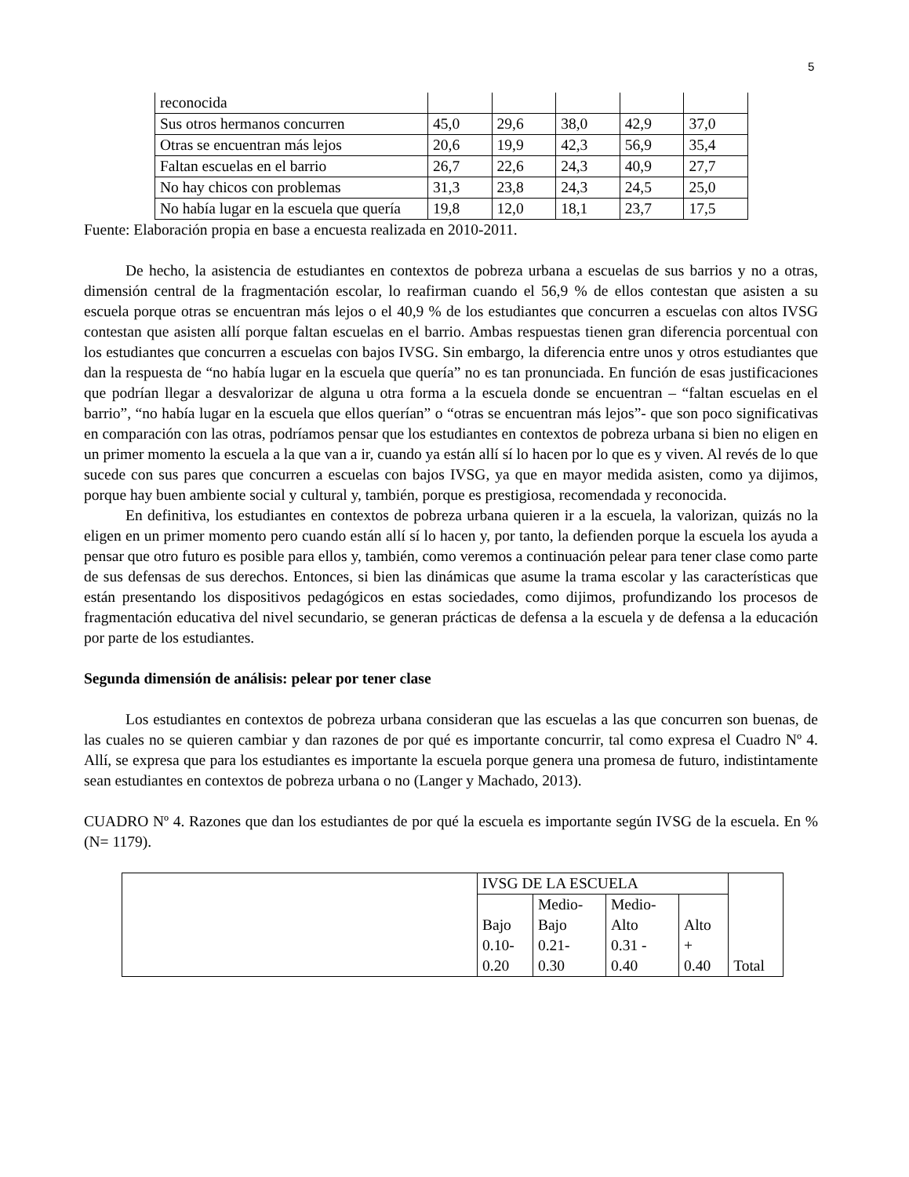5
| reconocida | | | | | |
| Sus otros hermanos concurren | 45,0 | 29,6 | 38,0 | 42,9 | 37,0 |
| Otras se encuentran más lejos | 20,6 | 19,9 | 42,3 | 56,9 | 35,4 |
| Faltan escuelas en el barrio | 26,7 | 22,6 | 24,3 | 40,9 | 27,7 |
| No hay chicos con problemas | 31,3 | 23,8 | 24,3 | 24,5 | 25,0 |
| No había lugar en la escuela que quería | 19,8 | 12,0 | 18,1 | 23,7 | 17,5 |
Fuente: Elaboración propia en base a encuesta realizada en 2010-2011.
De hecho, la asistencia de estudiantes en contextos de pobreza urbana a escuelas de sus barrios y no a otras, dimensión central de la fragmentación escolar, lo reafirman cuando el 56,9 % de ellos contestan que asisten a su escuela porque otras se encuentran más lejos o el 40,9 % de los estudiantes que concurren a escuelas con altos IVSG contestan que asisten allí porque faltan escuelas en el barrio. Ambas respuestas tienen gran diferencia porcentual con los estudiantes que concurren a escuelas con bajos IVSG. Sin embargo, la diferencia entre unos y otros estudiantes que dan la respuesta de “no había lugar en la escuela que quería” no es tan pronunciada. En función de esas justificaciones que podrían llegar a desvalorizar de alguna u otra forma a la escuela donde se encuentran – “faltan escuelas en el barrio”, “no había lugar en la escuela que ellos querían” o “otras se encuentran más lejos”- que son poco significativas en comparación con las otras, podríamos pensar que los estudiantes en contextos de pobreza urbana si bien no eligen en un primer momento la escuela a la que van a ir, cuando ya están allí sí lo hacen por lo que es y viven. Al revés de lo que sucede con sus pares que concurren a escuelas con bajos IVSG, ya que en mayor medida asisten, como ya dijimos, porque hay buen ambiente social y cultural y, también, porque es prestigiosa, recomendada y reconocida.
En definitiva, los estudiantes en contextos de pobreza urbana quieren ir a la escuela, la valorizan, quizás no la eligen en un primer momento pero cuando están allí sí lo hacen y, por tanto, la defienden porque la escuela los ayuda a pensar que otro futuro es posible para ellos y, también, como veremos a continuación pelear para tener clase como parte de sus defensas de sus derechos. Entonces, si bien las dinámicas que asume la trama escolar y las características que están presentando los dispositivos pedagógicos en estas sociedades, como dijimos, profundizando los procesos de fragmentación educativa del nivel secundario, se generan prácticas de defensa a la escuela y de defensa a la educación por parte de los estudiantes.
Segunda dimensión de análisis: pelear por tener clase
Los estudiantes en contextos de pobreza urbana consideran que las escuelas a las que concurren son buenas, de las cuales no se quieren cambiar y dan razones de por qué es importante concurrir, tal como expresa el Cuadro Nº 4. Allí, se expresa que para los estudiantes es importante la escuela porque genera una promesa de futuro, indistintamente sean estudiantes en contextos de pobreza urbana o no (Langer y Machado, 2013).
CUADRO Nº 4. Razones que dan los estudiantes de por qué la escuela es importante según IVSG de la escuela. En % (N= 1179).
| | IVSG DE LA ESCUELA | | | | Total |
| | Bajo 0.10- 0.20 | Medio- Bajo 0.21- 0.30 | Medio- Alto 0.31 - 0.40 | Alto + 0.40 | |